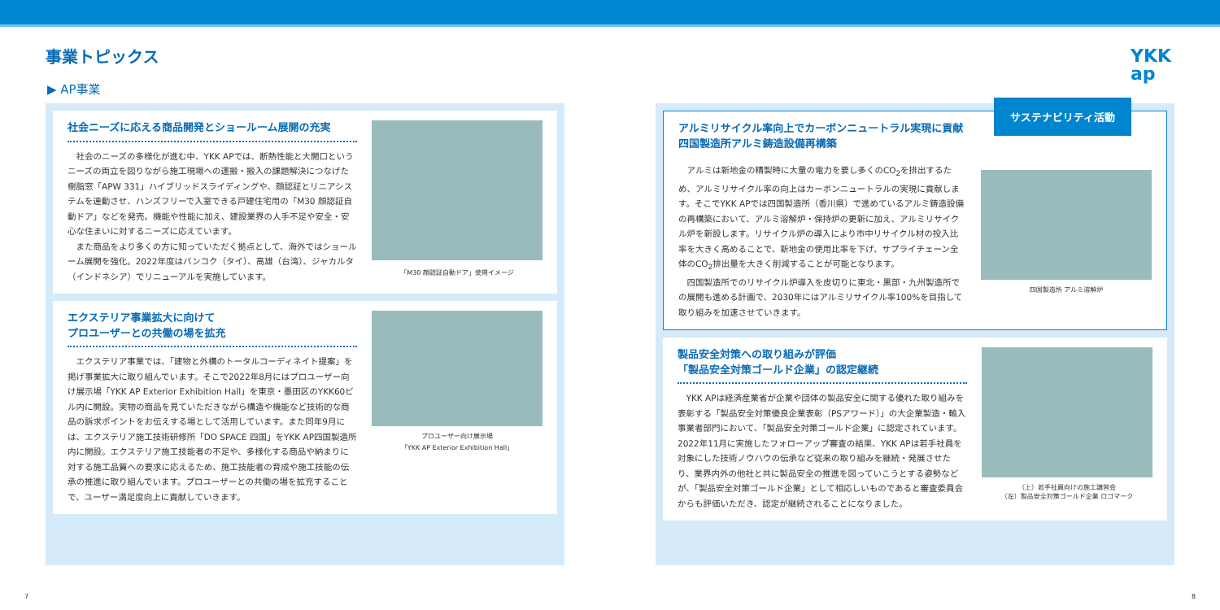事業トピックス
▶ AP事業
YKK
ap
社会ニーズに応える商品開発とショールーム展開の充実
社会のニーズの多様化が進む中、YKK APでは、断熱性能と大開口というニーズの両立を図りながら施工現場への運搬・搬入の課題解決につなげた樹脂窓「APW 331」ハイブリッドスライディングや、顔認証とリニアシステムを連動させ、ハンズフリーで入室できる戸建住宅用の「M30 顔認証自動ドア」などを発売。機能や性能に加え、建設業界の人手不足や安全・安心な住まいに対するニーズに応えています。
また商品をより多くの方に知っていただく拠点として、海外ではショールーム展開を強化。2022年度はバンコク（タイ）、高雄（台湾）、ジャカルタ（インドネシア）でリニューアルを実施しています。
「M30 顔認証自動ドア」使用イメージ
エクステリア事業拡大に向けて
プロユーザーとの共働の場を拡充
エクステリア事業では、「建物と外構のトータルコーディネイト提案」を掲げ事業拡大に取り組んでいます。そこで2022年8月にはプロユーザー向け展示場「YKK AP Exterior Exhibition Hall」を東京・墨田区のYKK60ビル内に開設。実物の商品を見ていただきながら構造や機能など技術的な商品の訴求ポイントをお伝えする場として活用しています。また同年9月には、エクステリア施工技術研修所「DO SPACE 四国」をYKK AP四国製造所内に開設。エクステリア施工技能者の不足や、多様化する商品や納まりに対する施工品質への要求に応えるため、施工技能者の育成や施工技能の伝承の推進に取り組んでいます。プロユーザーとの共働の場を拡充することで、ユーザー満足度向上に貢献していきます。
プロユーザー向け展示場
「YKK AP Exterior Exhibition Hall」
アルミリサイクル率向上でカーボンニュートラル実現に貢献
四国製造所アルミ鋳造設備再構築
アルミは新地金の精製時に大量の電力を要し多くのCO<sub>2</sub>を排出するため、アルミリサイクル率の向上はカーボンニュートラルの実現に貢献します。そこでYKK APでは四国製造所（香川県）で進めているアルミ鋳造設備の再構築において、アルミ溶解炉・保持炉の更新に加え、アルミリサイクル炉を新設します。リサイクル炉の導入により市中リサイクル材の投入比率を大きく高めることで、新地金の使用比率を下げ、サプライチェーン全体のCO<sub>2</sub>排出量を大きく削減することが可能となります。
四国製造所でのリサイクル炉導入を皮切りに東北・黒部・九州製造所での展開も進める計画で、2030年にはアルミリサイクル率100%を目指して取り組みを加速させていきます。
四国製造所 アルミ溶解炉
製品安全対策への取り組みが評価
「製品安全対策ゴールド企業」の認定継続
YKK APは経済産業省が企業や団体の製品安全に関する優れた取り組みを表彰する「製品安全対策優良企業表彰（PSアワード）」の大企業製造・輸入事業者部門において、「製品安全対策ゴールド企業」に認定されています。2022年11月に実施したフォローアップ審査の結果、YKK APは若手社員を対象にした技術ノウハウの伝承など従来の取り組みを継続・発展させたり、業界内外の他社と共に製品安全の推進を図っていこうとする姿勢などが、「製品安全対策ゴールド企業」として相応しいものであると審査委員会からも評価いただき、認定が継続されることになりました。
（上）若手社員向けの施工講習会
（左）製品安全対策ゴールド企業 ロゴマーク
サステナビリティ活動
7 8